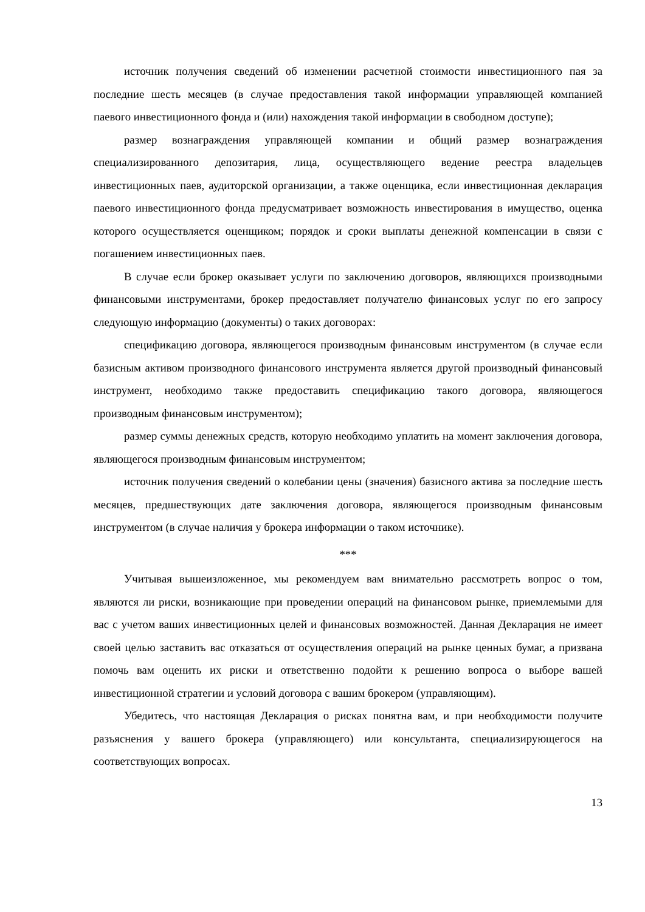источник получения сведений об изменении расчетной стоимости инвестиционного пая за последние шесть месяцев (в случае предоставления такой информации управляющей компанией паевого инвестиционного фонда и (или) нахождения такой информации в свободном доступе);
размер вознаграждения управляющей компании и общий размер вознаграждения специализированного депозитария, лица, осуществляющего ведение реестра владельцев инвестиционных паев, аудиторской организации, а также оценщика, если инвестиционная декларация паевого инвестиционного фонда предусматривает возможность инвестирования в имущество, оценка которого осуществляется оценщиком; порядок и сроки выплаты денежной компенсации в связи с погашением инвестиционных паев.
В случае если брокер оказывает услуги по заключению договоров, являющихся производными финансовыми инструментами, брокер предоставляет получателю финансовых услуг по его запросу следующую информацию (документы) о таких договорах:
спецификацию договора, являющегося производным финансовым инструментом (в случае если базисным активом производного финансового инструмента является другой производный финансовый инструмент, необходимо также предоставить спецификацию такого договора, являющегося производным финансовым инструментом);
размер суммы денежных средств, которую необходимо уплатить на момент заключения договора, являющегося производным финансовым инструментом;
источник получения сведений о колебании цены (значения) базисного актива за последние шесть месяцев, предшествующих дате заключения договора, являющегося производным финансовым инструментом (в случае наличия у брокера информации о таком источнике).
***
Учитывая вышеизложенное, мы рекомендуем вам внимательно рассмотреть вопрос о том, являются ли риски, возникающие при проведении операций на финансовом рынке, приемлемыми для вас с учетом ваших инвестиционных целей и финансовых возможностей. Данная Декларация не имеет своей целью заставить вас отказаться от осуществления операций на рынке ценных бумаг, а призвана помочь вам оценить их риски и ответственно подойти к решению вопроса о выборе вашей инвестиционной стратегии и условий договора с вашим брокером (управляющим).
Убедитесь, что настоящая Декларация о рисках понятна вам, и при необходимости получите разъяснения у вашего брокера (управляющего) или консультанта, специализирующегося на соответствующих вопросах.
13